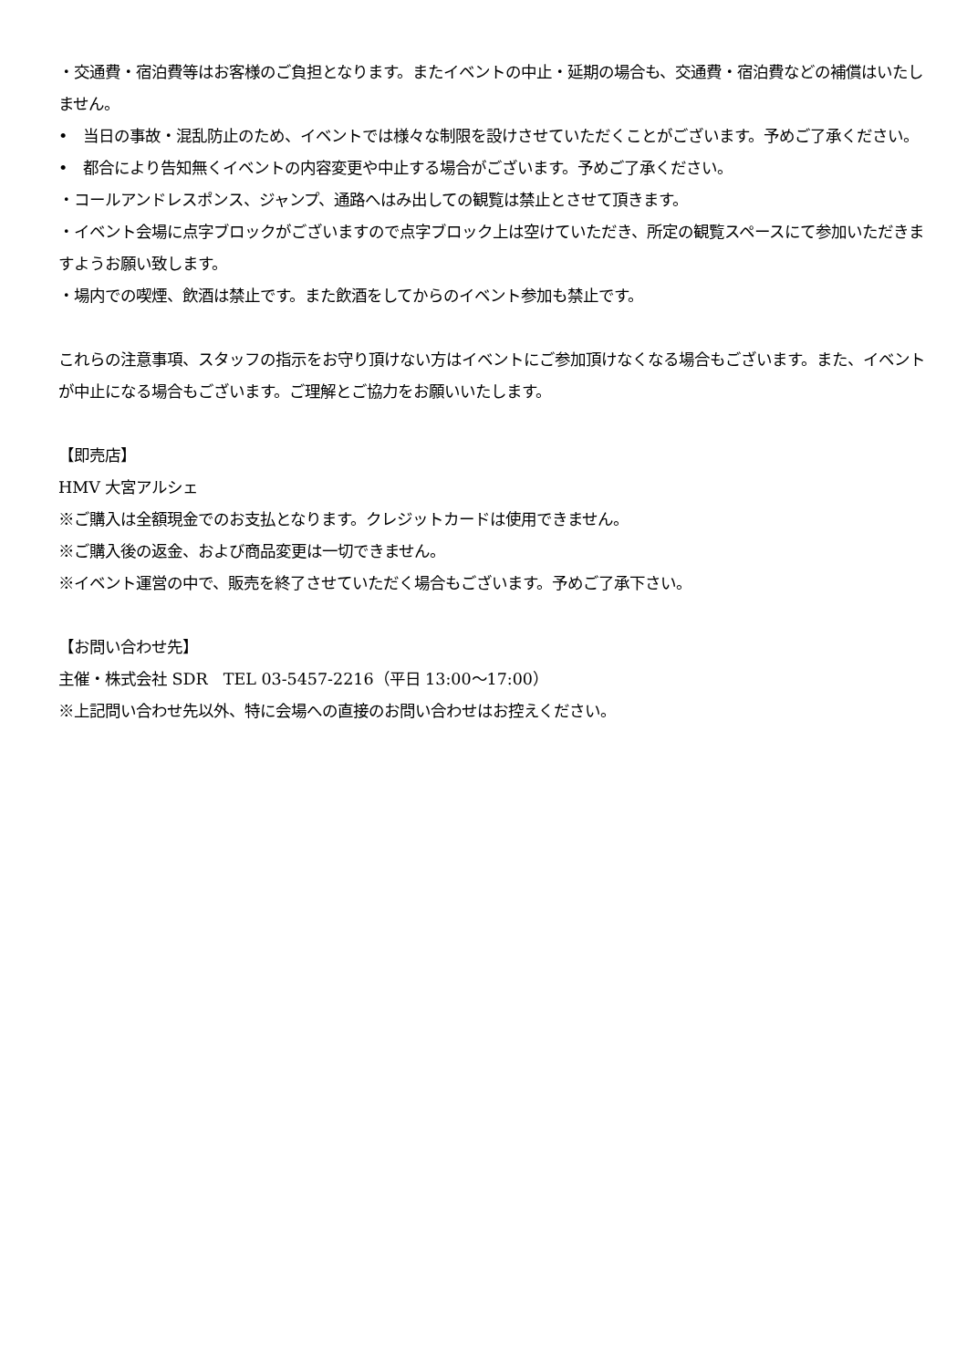・交通費・宿泊費等はお客様のご負担となります。またイベントの中止・延期の場合も、交通費・宿泊費などの補償はいたしません。
• 当日の事故・混乱防止のため、イベントでは様々な制限を設けさせていただくことがございます。予めご了承ください。
• 都合により告知無くイベントの内容変更や中止する場合がございます。予めご了承ください。
・コールアンドレスポンス、ジャンプ、通路へはみ出しての観覧は禁止とさせて頂きます。
・イベント会場に点字ブロックがございますので点字ブロック上は空けていただき、所定の観覧スペースにて参加いただきますようお願い致します。
・場内での喫煙、飲酒は禁止です。また飲酒をしてからのイベント参加も禁止です。
これらの注意事項、スタッフの指示をお守り頂けない方はイベントにご参加頂けなくなる場合もございます。また、イベントが中止になる場合もございます。ご理解とご協力をお願いいたします。
【即売店】
HMV 大宮アルシェ
※ご購入は全額現金でのお支払となります。クレジットカードは使用できません。
※ご購入後の返金、および商品変更は一切できません。
※イベント運営の中で、販売を終了させていただく場合もございます。予めご了承下さい。
【お問い合わせ先】
主催・株式会社 SDR　TEL 03-5457-2216（平日 13:00～17:00）
※上記問い合わせ先以外、特に会場への直接のお問い合わせはお控えください。